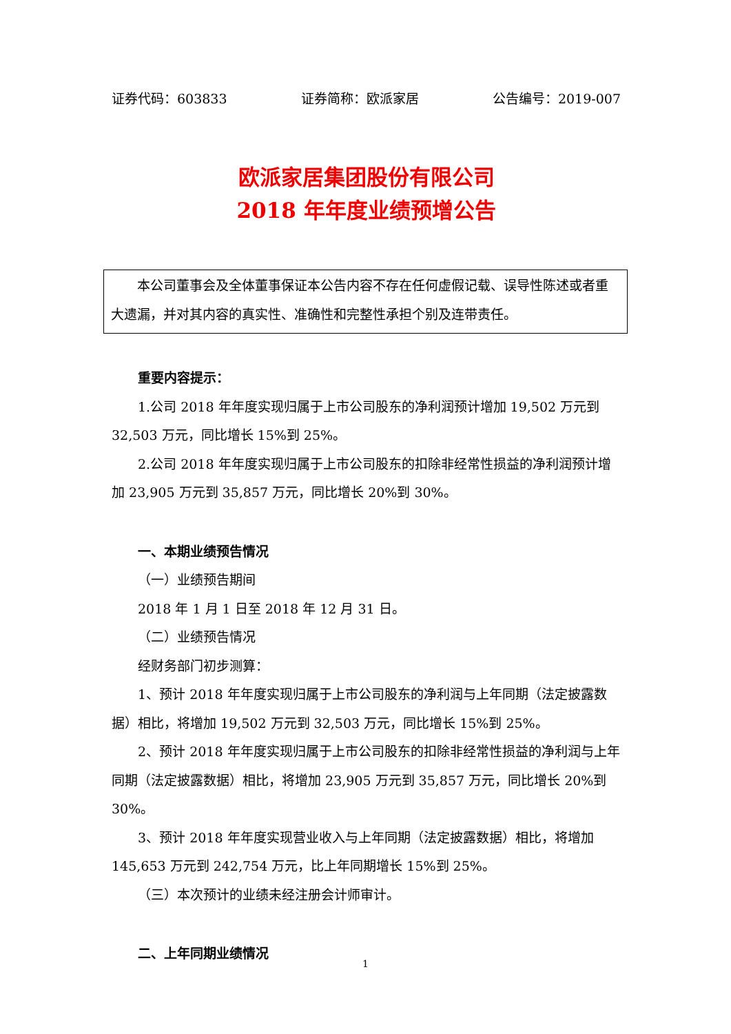证券代码：603833 证券简称：欧派家居 公告编号：2019-007
欧派家居集团股份有限公司
2018 年年度业绩预增公告
本公司董事会及全体董事保证本公告内容不存在任何虚假记载、误导性陈述或者重大遗漏，并对其内容的真实性、准确性和完整性承担个别及连带责任。
重要内容提示：
1.公司 2018 年年度实现归属于上市公司股东的净利润预计增加 19,502 万元到 32,503 万元，同比增长 15%到 25%。
2.公司 2018 年年度实现归属于上市公司股东的扣除非经常性损益的净利润预计增加 23,905 万元到 35,857 万元，同比增长 20%到 30%。
一、本期业绩预告情况
（一）业绩预告期间
2018 年 1 月 1 日至 2018 年 12 月 31 日。
（二）业绩预告情况
经财务部门初步测算：
1、预计 2018 年年度实现归属于上市公司股东的净利润与上年同期（法定披露数据）相比，将增加 19,502 万元到 32,503 万元，同比增长 15%到 25%。
2、预计 2018 年年度实现归属于上市公司股东的扣除非经常性损益的净利润与上年同期（法定披露数据）相比，将增加 23,905 万元到 35,857 万元，同比增长 20%到 30%。
3、预计 2018 年年度实现营业收入与上年同期（法定披露数据）相比，将增加 145,653 万元到 242,754 万元，比上年同期增长 15%到 25%。
（三）本次预计的业绩未经注册会计师审计。
二、上年同期业绩情况
1